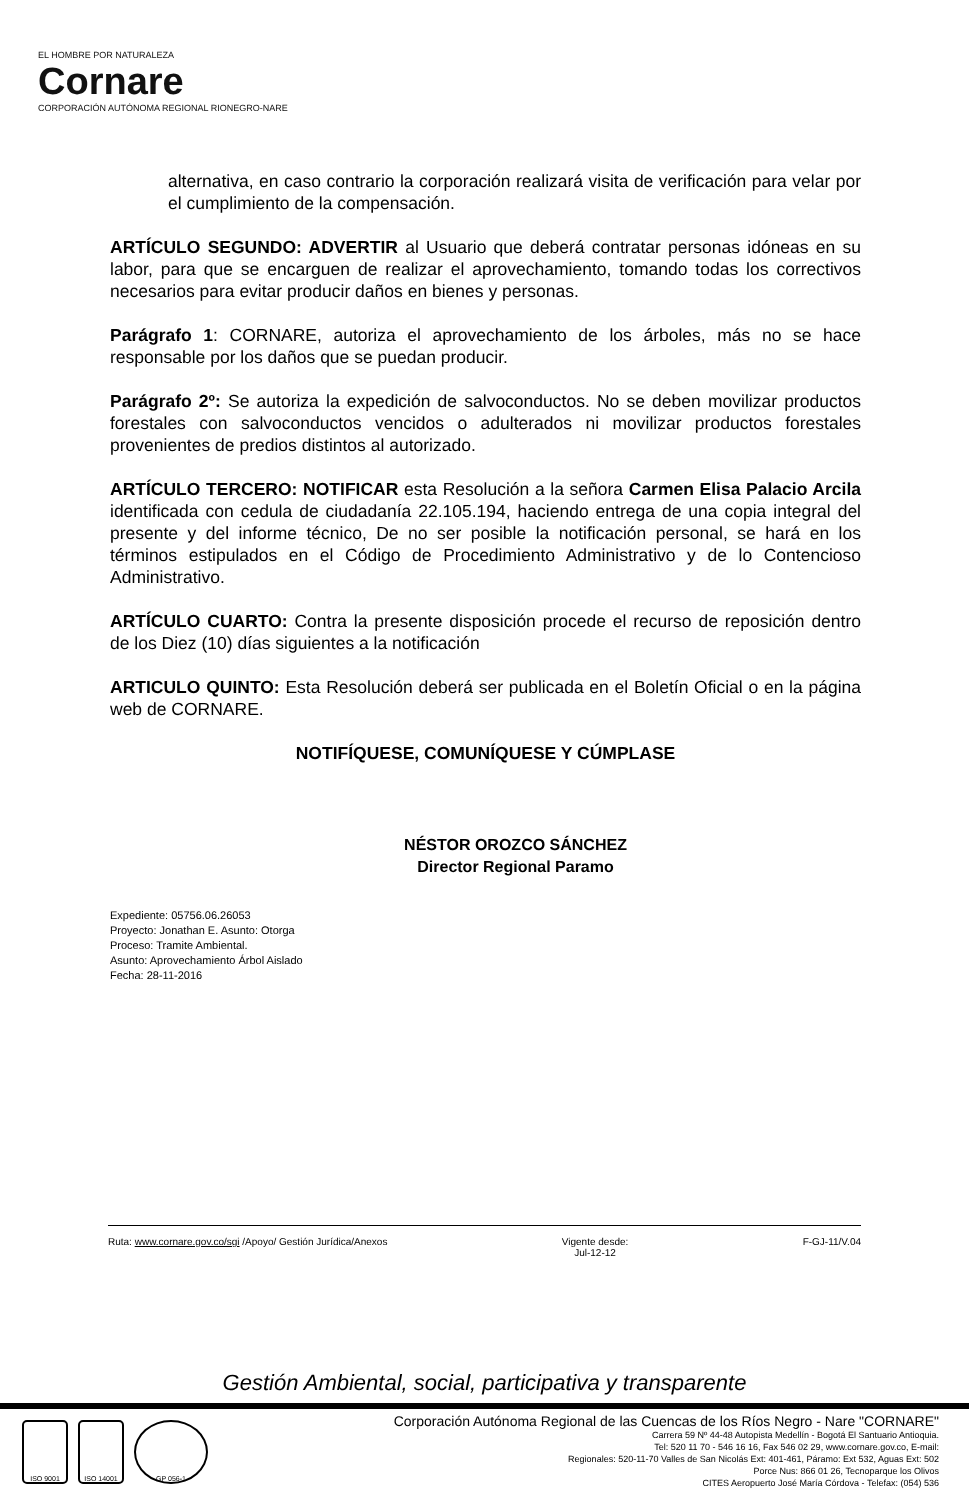EL HOMBRE POR NATURALEZA
Cornare
CORPORACIÓN AUTÓNOMA REGIONAL RIONEGRO-NARE
alternativa, en caso contrario la corporación realizará visita de verificación para velar por el cumplimiento de la compensación.
ARTÍCULO SEGUNDO: ADVERTIR al Usuario que deberá contratar personas idóneas en su labor, para que se encarguen de realizar el aprovechamiento, tomando todas los correctivos necesarios para evitar producir daños en bienes y personas.
Parágrafo 1: CORNARE, autoriza el aprovechamiento de los árboles, más no se hace responsable por los daños que se puedan producir.
Parágrafo 2º: Se autoriza la expedición de salvoconductos. No se deben movilizar productos forestales con salvoconductos vencidos o adulterados ni movilizar productos forestales provenientes de predios distintos al autorizado.
ARTÍCULO TERCERO: NOTIFICAR esta Resolución a la señora Carmen Elisa Palacio Arcila identificada con cedula de ciudadanía 22.105.194, haciendo entrega de una copia integral del presente y del informe técnico, De no ser posible la notificación personal, se hará en los términos estipulados en el Código de Procedimiento Administrativo y de lo Contencioso Administrativo.
ARTÍCULO CUARTO: Contra la presente disposición procede el recurso de reposición dentro de los Diez (10) días siguientes a la notificación
ARTICULO QUINTO: Esta Resolución deberá ser publicada en el Boletín Oficial o en la página web de CORNARE.
NOTIFÍQUESE, COMUNÍQUESE Y CÚMPLASE
NÉSTOR OROZCO SÁNCHEZ
Director Regional Paramo
Expediente: 05756.06.26053
Proyecto: Jonathan E. Asunto: Otorga
Proceso: Tramite Ambiental.
Asunto: Aprovechamiento Árbol Aislado
Fecha: 28-11-2016
Ruta: www.cornare.gov.co/sgi /Apoyo/ Gestión Jurídica/Anexos Vigente desde:
Jul-12-12 F-GJ-11/V.04
Gestión Ambiental, social, participativa y transparente
ISO 9001 ISO 14001 GP 056-1
Corporación Autónoma Regional de las Cuencas de los Ríos Negro - Nare "CORNARE"
Carrera 59 Nº 44-48 Autopista Medellín - Bogotá El Santuario Antioquia.
Tel: 520 11 70 - 546 16 16, Fax 546 02 29, www.cornare.gov.co, E-mail:
Regionales: 520-11-70 Valles de San Nicolás Ext: 401-461, Páramo: Ext 532, Aguas Ext: 502
Porce Nus: 866 01 26, Tecnoparque los Olivos
CITES Aeropuerto José María Córdova - Telefax: (054) 536